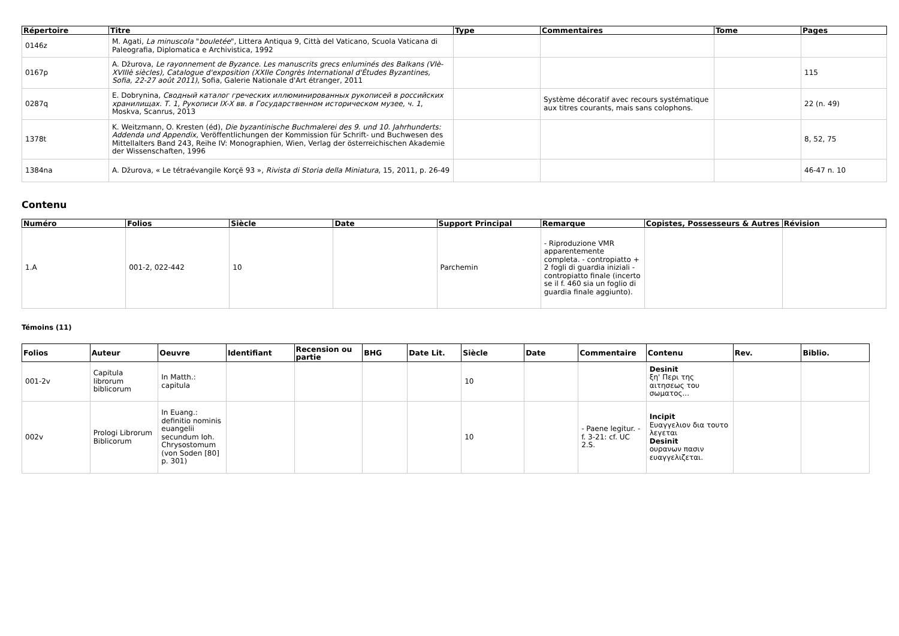| Répertoire | Titre | Type | Commentaires | Tome | Pages |
| --- | --- | --- | --- | --- | --- |
| 0146z | M. Agati, La minuscola " bouletée ", Littera Antiqua 9, Città del Vaticano, Scuola Vaticana di Paleografia, Diplomatica e Archivistica, 1992 | | | | |
| 0167p | A. Džurova, Le rayonnement de Byzance. Les manuscrits grecs enluminés des Balkans (VIè-XVIIIè siècles), Catalogue d'exposition (XXIIe Congrès International d'Études Byzantines, Sofia, 22-27 août 2011) , Sofia, Galerie Nationale d'Art étranger, 2011 | | | | 115 |
| 0287q | E. Dobrynina, Сводный каталог греческих иллюминированных рукописей в российских хранилищах. Т. 1, Рукописи IX-X вв. в Государственном историческом музее, ч. 1 , Moskva, Scanrus, 2013 | | Système décoratif avec recours systématique aux titres courants, mais sans colophons. | | 22 (n. 49) |
| 1378t | K. Weitzmann, O. Kresten (éd), Die byzantinische Buchmalerei des 9. und 10. Jahrhunderts: Addenda und Appendix , Veröffentlichungen der Kommission für Schrift- und Buchwesen des Mittellalters Band 243, Reihe IV: Monographien, Wien, Verlag der österreichischen Akademie der Wissenschaften, 1996 | | | | 8, 52, 75 |
| 1384na | A. Džurova, « Le tétraévangile Korçë 93 », Rivista di Storia della Miniatura , 15, 2011, p. 26-49 | | | | 46-47 n. 10 |
Contenu
| Numéro | Folios | Siècle | Date | Support Principal | Remarque | Copistes, Possesseurs & Autres | Révision |
| --- | --- | --- | --- | --- | --- | --- | --- |
| 1.A | 001-2, 022-442 | 10 | | Parchemin | - Riproduzione VMR apparentemente completa. - contropiatto + 2 fogli di guardia iniziali - contropiatto finale (incerto se il f. 460 sia un foglio di guardia finale aggiunto). | | |
Témoins (11)
| Folios | Auteur | Oeuvre | Identifiant | Recension ou partie | BHG | Date Lit. | Siècle | Date | Commentaire | Contenu | Rev. | Biblio. |
| --- | --- | --- | --- | --- | --- | --- | --- | --- | --- | --- | --- | --- |
| 001-2v | Capitula librorum biblicorum | In Matth.: capitula | | | | | 10 | | | Desinit ξη' Περι της αιτησεως του σωματος... | | |
| 002v | Prologi Librorum Biblicorum | In Euang.: definitio nominis euangelii secundum Ioh. Chrysostomum (von Soden [80] p. 301) | | | | | 10 | | - Paene legitur. - f. 3-21: cf. UC 2.S. | Incipit Ευαγγελιον δια τουτο λεγεται Desinit ουρανων πασιν ευαγγελιζεται. | | |